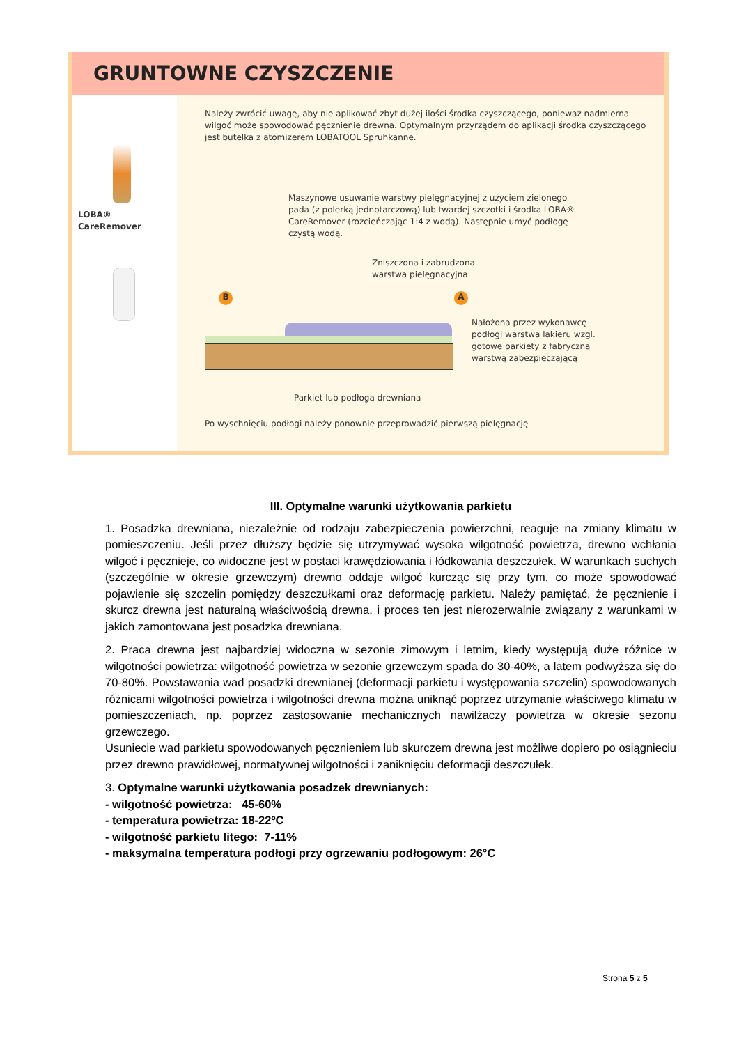GRUNTOWNE CZYSZCZENIE
LOBA® CareRemover
Należy zwrócić uwagę, aby nie aplikować zbyt dużej ilości środka czyszczącego, ponieważ nadmierna wilgoć może spowodować pęcznienie drewna. Optymalnym przyrządem do aplikacji środka czyszczącego jest butelka z atomizerem LOBATOOL Sprühkanne.
Maszynowe usuwanie warstwy pielęgnacyjnej z użyciem zielonego pada (z polerką jednotarczową) lub twardej szczotki i środka LOBA® CareRemover (rozcieńczając 1:4 z wodą). Następnie umyć podłogę czystą wodą.
Zniszczona i zabrudzona
warstwa pielęgnacyjna
B A
Nałożona przez wykonawcę podłogi warstwa lakieru wzgl. gotowe parkiety z fabryczną warstwą zabezpieczającą
Parkiet lub podłoga drewniana
Po wyschnięciu podłogi należy ponownie przeprowadzić pierwszą pielęgnację
III. Optymalne warunki użytkowania parkietu
1. Posadzka drewniana, niezależnie od rodzaju zabezpieczenia powierzchni, reaguje na zmiany klimatu w pomieszczeniu. Jeśli przez dłuższy będzie się utrzymywać wysoka wilgotność powietrza, drewno wchłania wilgoć i pęcznieje, co widoczne jest w postaci krawędziowania i łódkowania deszczułek. W warunkach suchych (szczególnie w okresie grzewczym) drewno oddaje wilgoć kurcząc się przy tym, co może spowodować pojawienie się szczelin pomiędzy deszczułkami oraz deformację parkietu. Należy pamiętać, że pęcznienie i skurcz drewna jest naturalną właściwością drewna, i proces ten jest nierozerwalnie związany z warunkami w jakich zamontowana jest posadzka drewniana.
2. Praca drewna jest najbardziej widoczna w sezonie zimowym i letnim, kiedy występują duże różnice w wilgotności powietrza: wilgotność powietrza w sezonie grzewczym spada do 30-40%, a latem podwyższa się do 70-80%. Powstawania wad posadzki drewnianej (deformacji parkietu i występowania szczelin) spowodowanych różnicami wilgotności powietrza i wilgotności drewna można uniknąć poprzez utrzymanie właściwego klimatu w pomieszczeniach, np. poprzez zastosowanie mechanicznych nawilżaczy powietrza w okresie sezonu grzewczego.
Usuniecie wad parkietu spowodowanych pęcznieniem lub skurczem drewna jest możliwe dopiero po osiągnieciu przez drewno prawidłowej, normatywnej wilgotności i zaniknięciu deformacji deszczułek.
3. Optymalne warunki użytkowania posadzek drewnianych:
- wilgotność powietrza: 45-60%
- temperatura powietrza: 18-22ºC
- wilgotność parkietu litego: 7-11%
- maksymalna temperatura podłogi przy ogrzewaniu podłogowym: 26°C
Strona 5 z 5